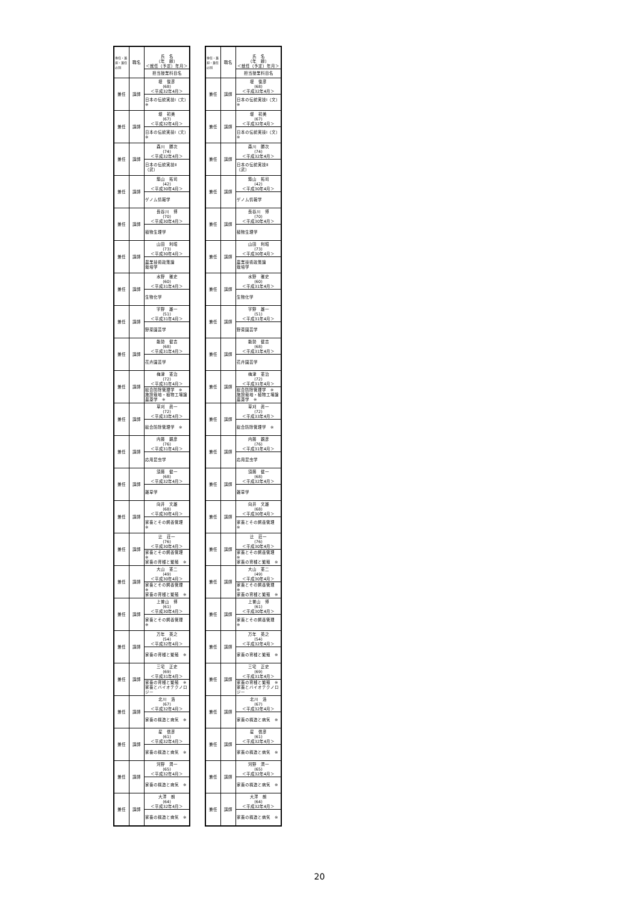| 専任・兼担・兼任の別 | 職名 | 氏 名 （年 齢） ＜就任（予定）年月＞ |
| --- | --- | --- |
| | | 担当授業科目名 |
| 兼任 | 講師 | 堤 俊彦 (68) ＜平成32年4月＞ |
| | | 日本の伝統実技Ⅰ（文）※ |
| 兼任 | 講師 | 堤 初美 (67) ＜平成32年4月＞ |
| | | 日本の伝統実技Ⅰ（文）※ |
| 兼任 | 講師 | 森川 勝次 (74) ＜平成32年4月＞ |
| | | 日本の伝統実技Ⅱ（武） |
| 兼任 | 講師 | 築山 拓司 (42) ＜平成30年4月＞ |
| | | ゲノム情報学 |
| 兼任 | 講師 | 長谷川 博 (70) ＜平成30年4月＞ |
| | | 植物生理学 |
| 兼任 | 講師 | 山田 利昭 (73) ＜平成30年4月＞ |
| | | 農業技術政策論 栽培学 |
| 兼任 | 講師 | 水野 雅史 (60) ＜平成31年4月＞ |
| | | 生物化学 |
| 兼任 | 講師 | 宇野 雄一 (51) ＜平成31年4月＞ |
| | | 野菜園芸学 |
| 兼任 | 講師 | 能勢 健吉 (68) ＜平成31年4月＞ |
| | | 花卉園芸学 |
| 兼任 | 講師 | 梅津 憲治 (72) ＜平成31年4月＞ |
| | | 総合防除管理学 ※ 施設栽培・植物工場論 農薬学 ※ |
| 兼任 | 講師 | 草刈 眞一 (72) ＜平成33年4月＞ |
| | | 総合防除管理学 ※ |
| 兼任 | 講師 | 内藤 親彦 (76) ＜平成31年4月＞ |
| | | 応用昆虫学 |
| 兼任 | 講師 | 須藤 健一 (68) ＜平成32年4月＞ |
| | | 雑草学 |
| 兼任 | 講師 | 向井 文雄 (68) ＜平成30年4月＞ |
| | | 家畜とその飼養管理 ※ |
| 兼任 | 講師 | 辻 荘一 (76) ＜平成30年4月＞ |
| | | 家畜とその飼養管理 ※ 家畜の育種と繁殖 ※ |
| 兼任 | 講師 | 大山 憲二 (49) ＜平成30年4月＞ |
| | | 家畜とその飼養管理 ※ 家畜の育種と繁殖 ※ |
| 兼任 | 講師 | 上曽山 博 (61) ＜平成30年4月＞ |
| | | 家畜とその飼養管理 ※ |
| 兼任 | 講師 | 万年 英之 (54) ＜平成32年4月＞ |
| | | 家畜の育種と繁殖 ※ |
| 兼任 | 講師 | 三宅 正史 (69) ＜平成31年4月＞ |
| | | 家畜の育種と繁殖 ※ 家畜とバイオテクノロジー |
| 兼任 | 講師 | 北川 浩 (67) ＜平成32年4月＞ |
| | | 家畜の構造と病気 ※ |
| 兼任 | 講師 | 星 信彦 (61) ＜平成32年4月＞ |
| | | 家畜の構造と病気 ※ |
| 兼任 | 講師 | 河野 潤一 (65) ＜平成32年4月＞ |
| | | 家畜の構造と病気 ※ |
| 兼任 | 講師 | 大澤 朗 (64) ＜平成32年4月＞ |
| | | 家畜の構造と病気 ※ |
| 専任・兼担・兼任の別 | 職名 | 氏 名 （年 齢） ＜就任（予定）年月＞ |
| --- | --- | --- |
| | | 担当授業科目名 |
| 兼任 | 講師 | 堤 俊彦 (68) ＜平成32年4月＞ |
| | | 日本の伝統実技Ⅰ（文）※ |
| 兼任 | 講師 | 堤 初美 (67) ＜平成32年4月＞ |
| | | 日本の伝統実技Ⅰ（文）※ |
| 兼任 | 講師 | 森川 勝次 (74) ＜平成32年4月＞ |
| | | 日本の伝統実技Ⅱ（武） |
| 兼任 | 講師 | 築山 拓司 (42) ＜平成30年4月＞ |
| | | ゲノム情報学 |
| 兼任 | 講師 | 長谷川 博 (70) ＜平成30年4月＞ |
| | | 植物生理学 |
| 兼任 | 講師 | 山田 利昭 (73) ＜平成30年4月＞ |
| | | 農業技術政策論 栽培学 |
| 兼任 | 講師 | 水野 雅史 (60) ＜平成31年4月＞ |
| | | 生物化学 |
| 兼任 | 講師 | 宇野 雄一 (51) ＜平成31年4月＞ |
| | | 野菜園芸学 |
| 兼任 | 講師 | 能勢 健吉 (68) ＜平成31年4月＞ |
| | | 花卉園芸学 |
| 兼任 | 講師 | 梅津 憲治 (72) ＜平成31年4月＞ |
| | | 総合防除管理学 ※ 施設栽培・植物工場論 農薬学 ※ |
| 兼任 | 講師 | 草刈 眞一 (72) ＜平成33年4月＞ |
| | | 総合防除管理学 ※ |
| 兼任 | 講師 | 内藤 親彦 (76) ＜平成31年4月＞ |
| | | 応用昆虫学 |
| 兼任 | 講師 | 須藤 健一 (68) ＜平成32年4月＞ |
| | | 雑草学 |
| 兼任 | 講師 | 向井 文雄 (68) ＜平成30年4月＞ |
| | | 家畜とその飼養管理 ※ |
| 兼任 | 講師 | 辻 荘一 (76) ＜平成30年4月＞ |
| | | 家畜とその飼養管理 ※ 家畜の育種と繁殖 ※ |
| 兼任 | 講師 | 大山 憲二 (49) ＜平成30年4月＞ |
| | | 家畜とその飼養管理 ※ 家畜の育種と繁殖 ※ |
| 兼任 | 講師 | 上曽山 博 (61) ＜平成30年4月＞ |
| | | 家畜とその飼養管理 ※ |
| 兼任 | 講師 | 万年 英之 (54) ＜平成32年4月＞ |
| | | 家畜の育種と繁殖 ※ |
| 兼任 | 講師 | 三宅 正史 (69) ＜平成31年4月＞ |
| | | 家畜の育種と繁殖 ※ 家畜とバイオテクノロジー |
| 兼任 | 講師 | 北川 浩 (67) ＜平成32年4月＞ |
| | | 家畜の構造と病気 ※ |
| 兼任 | 講師 | 星 信彦 (61) ＜平成32年4月＞ |
| | | 家畜の構造と病気 ※ |
| 兼任 | 講師 | 河野 潤一 (65) ＜平成32年4月＞ |
| | | 家畜の構造と病気 ※ |
| 兼任 | 講師 | 大澤 朗 (64) ＜平成32年4月＞ |
| | | 家畜の構造と病気 ※ |
20